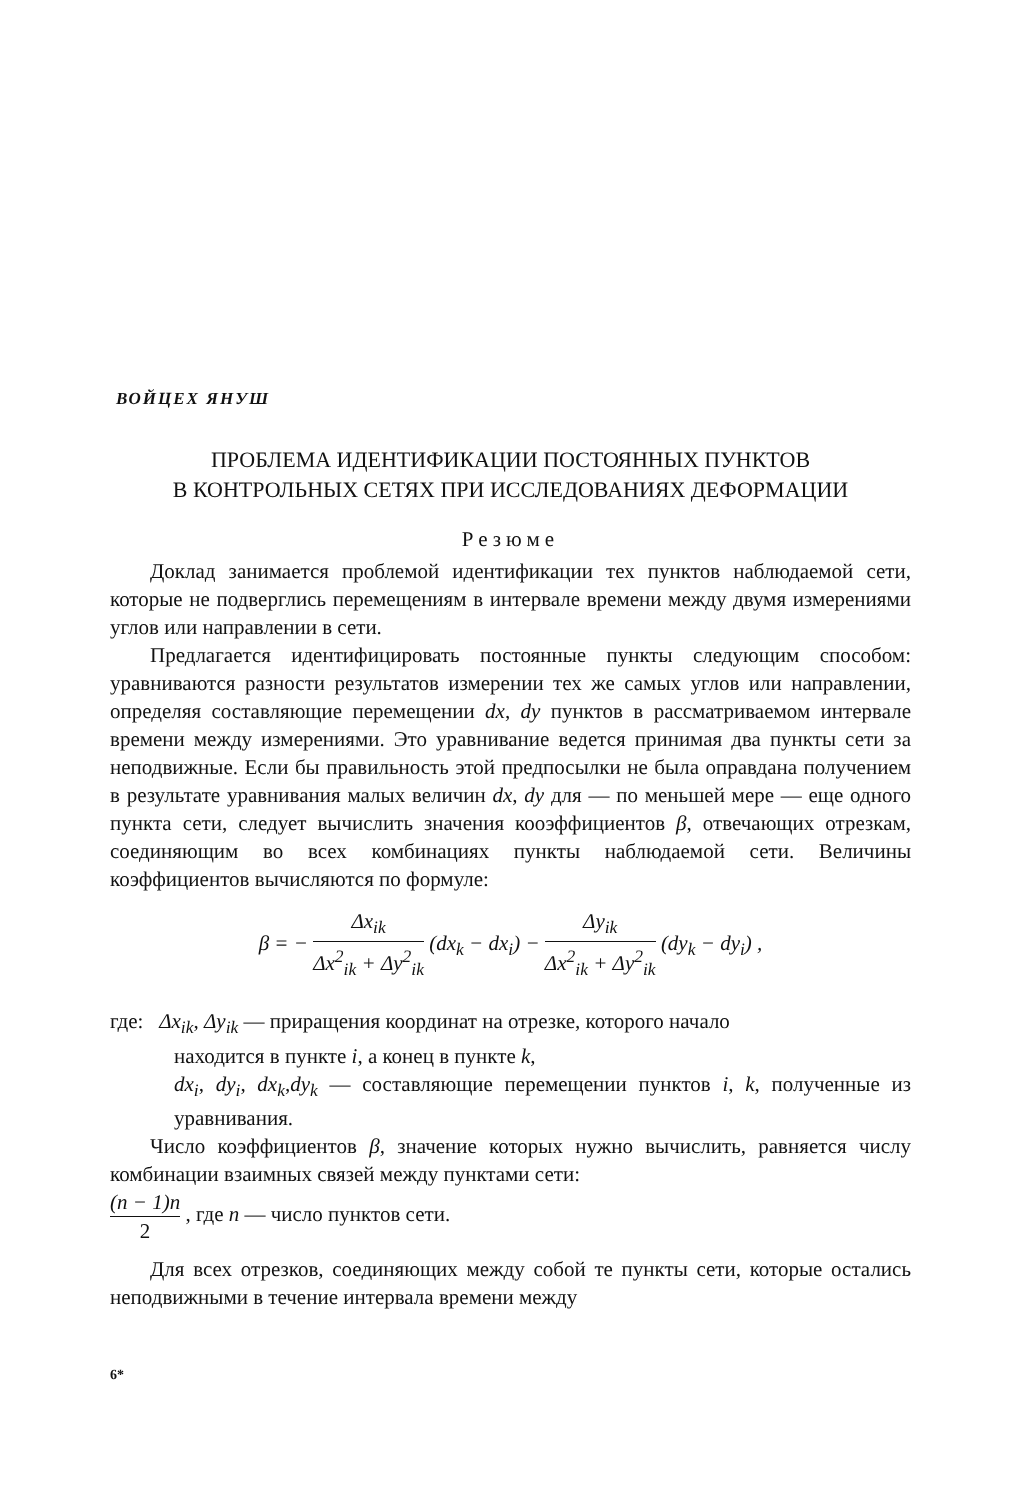ВОЙЦЕХ ЯНУШ
ПРОБЛЕМА ИДЕНТИФИКАЦИИ ПОСТОЯННЫХ ПУНКТОВ
В КОНТРОЛЬНЫХ СЕТЯХ ПРИ ИССЛЕДОВАНИЯХ ДЕФОРМАЦИИ
Резюме
Доклад занимается проблемой идентификации тех пунктов наблюдаемой сети, которые не подверглись перемещениям в интервале времени между двумя измерениями углов или направлении в сети.
Предлагается идентифицировать постоянные пункты следующим способом: уравниваются разности результатов измерении тех же самых углов или направлении, определяя составляющие перемещении dx, dy пунктов в рассматриваемом интервале времени между измерениями. Это уравнивание ведется принимая два пункты сети за неподвижные. Если бы правильность этой предпосылки не была оправдана получением в результате уравнивания малых величин dx, dy для — по меньшей мере — еще одного пункта сети, следует вычислить значения кооэффициентов β, отвечающих отрезкам, соединяющим во всех комбинациях пункты наблюдаемой сети. Величины коэффициентов вычисляются по формуле:
β = − Δx<sub>ik</sub> Δx<sup>2</sup><sub>ik</sub> + Δy<sup>2</sup><sub>ik</sub> (dx<sub>k</sub> − dx<sub>i</sub>) − Δy<sub>ik</sub> Δx<sup>2</sup><sub>ik</sub> + Δy<sup>2</sup><sub>ik</sub> (dy<sub>k</sub> − dy<sub>i</sub>) ,
где: Δx<sub>ik</sub>, Δy<sub>ik</sub> — приращения координат на отрезке, которого начало
находится в пункте i, а конец в пункте k,
dx<sub>i</sub>, dy<sub>i</sub>, dx<sub>k</sub>,dy<sub>k</sub> — составляющие перемещении пунктов i, k, полученные из уравнивания.
Число коэффициентов β, значение которых нужно вычислить, равняется числу комбинации взаимных связей между пунктами сети:
(n − 1)n 2 , где n — число пунктов сети.
Для всех отрезков, соединяющих между собой те пункты сети, которые остались неподвижными в течение интервала времени между
6*